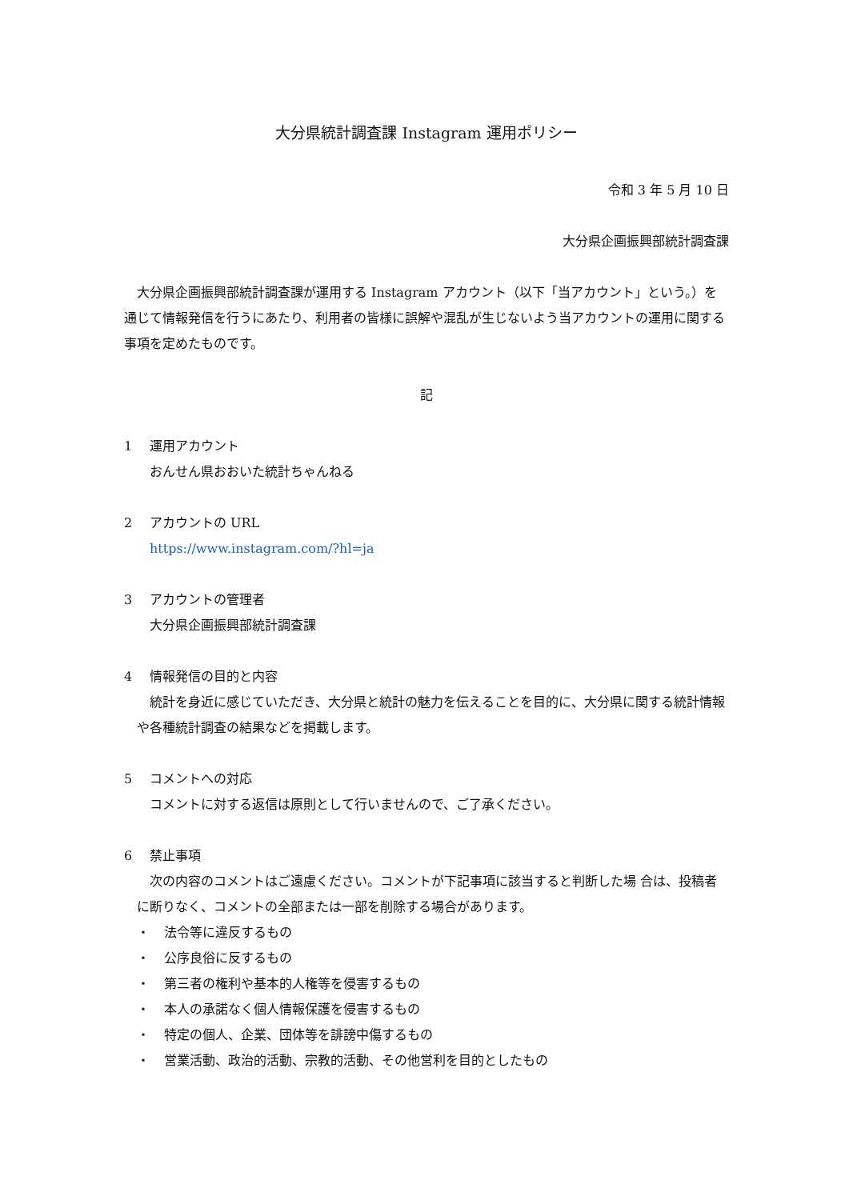大分県統計調査課 Instagram 運用ポリシー
令和 3 年 5 月 10 日
大分県企画振興部統計調査課
大分県企画振興部統計調査課が運用する Instagram アカウント（以下「当アカウント」という。）を通じて情報発信を行うにあたり、利用者の皆様に誤解や混乱が生じないよう当アカウントの運用に関する事項を定めたものです。
記
1 運用アカウント
おんせん県おおいた統計ちゃんねる
2 アカウントの URL
https://www.instagram.com/?hl=ja
3 アカウントの管理者
大分県企画振興部統計調査課
4 情報発信の目的と内容
統計を身近に感じていただき、大分県と統計の魅力を伝えることを目的に、大分県に関する統計情報や各種統計調査の結果などを掲載します。
5 コメントへの対応
コメントに対する返信は原則として行いませんので、ご了承ください。
6 禁止事項
次の内容のコメントはご遠慮ください。コメントが下記事項に該当すると判断した場 合は、投稿者に断りなく、コメントの全部または一部を削除する場合があります。
・ 法令等に違反するもの
・ 公序良俗に反するもの
・ 第三者の権利や基本的人権等を侵害するもの
・ 本人の承諾なく個人情報保護を侵害するもの
・ 特定の個人、企業、団体等を誹謗中傷するもの
・ 営業活動、政治的活動、宗教的活動、その他営利を目的としたもの